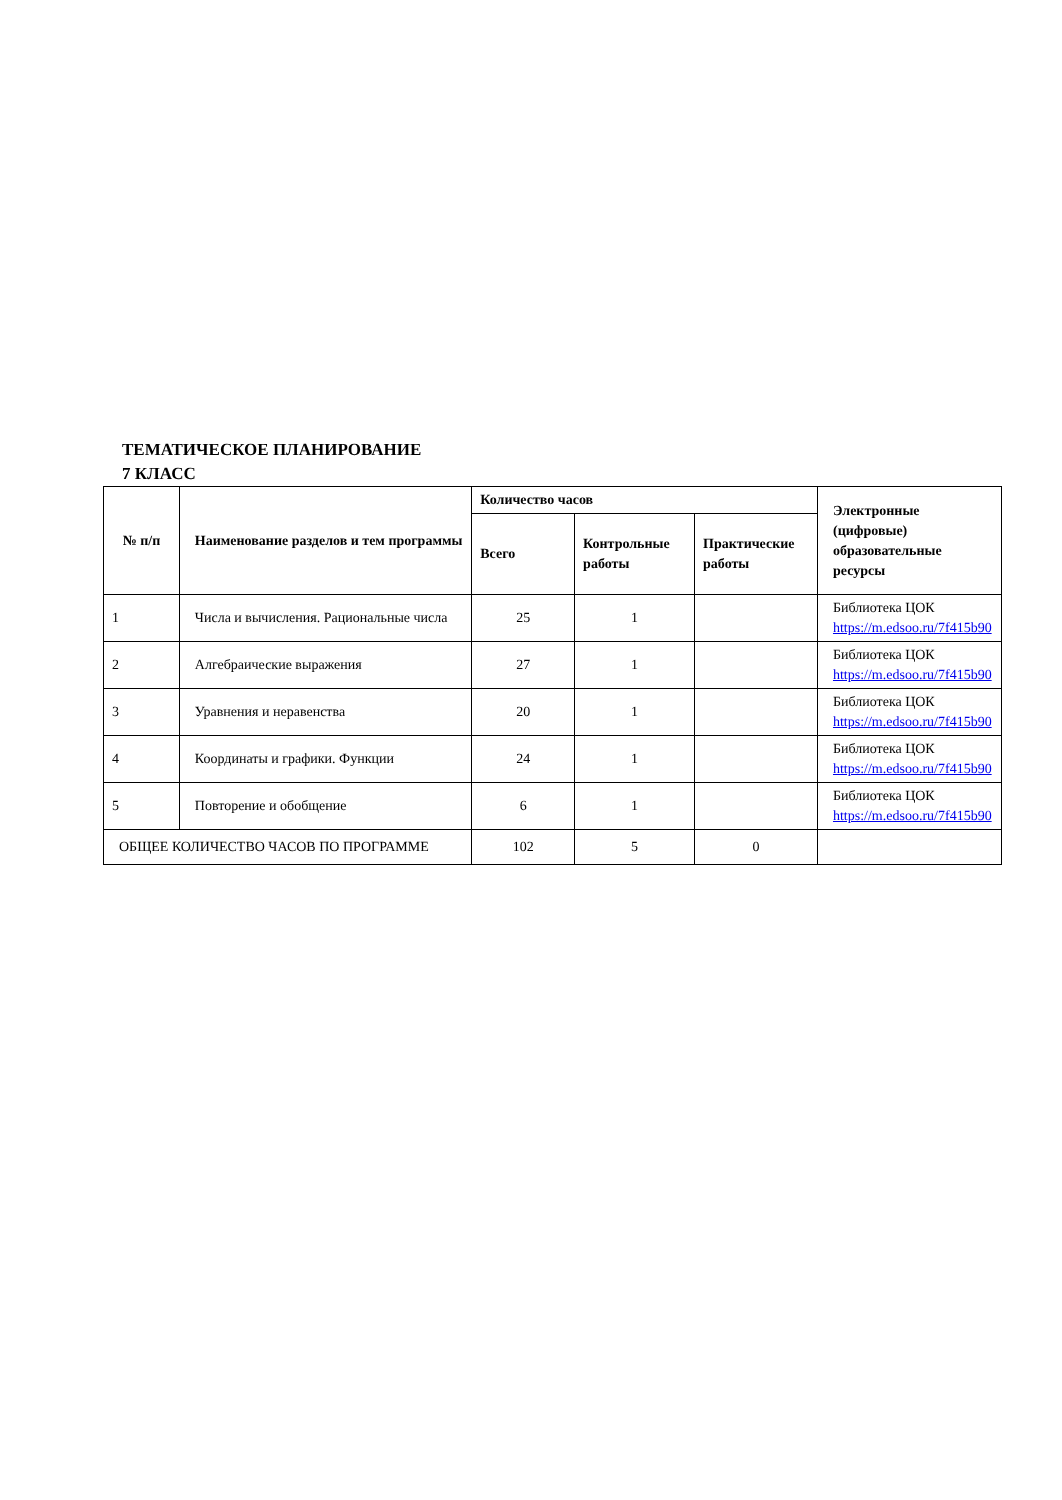ТЕМАТИЧЕСКОЕ ПЛАНИРОВАНИЕ
7 КЛАСС
| № п/п | Наименование разделов и тем программы | Количество часов | | | Электронные (цифровые) образовательные ресурсы |
| --- | --- | --- | --- | --- | --- |
| | | Всего | Контрольные работы | Практические работы | |
| 1 | Числа и вычисления. Рациональные числа | 25 | 1 | | Библиотека ЦОК https://m.edsoo.ru/7f415b90 |
| 2 | Алгебраические выражения | 27 | 1 | | Библиотека ЦОК https://m.edsoo.ru/7f415b90 |
| 3 | Уравнения и неравенства | 20 | 1 | | Библиотека ЦОК https://m.edsoo.ru/7f415b90 |
| 4 | Координаты и графики. Функции | 24 | 1 | | Библиотека ЦОК https://m.edsoo.ru/7f415b90 |
| 5 | Повторение и обобщение | 6 | 1 | | Библиотека ЦОК https://m.edsoo.ru/7f415b90 |
| ОБЩЕЕ КОЛИЧЕСТВО ЧАСОВ ПО ПРОГРАММЕ | | 102 | 5 | 0 | |